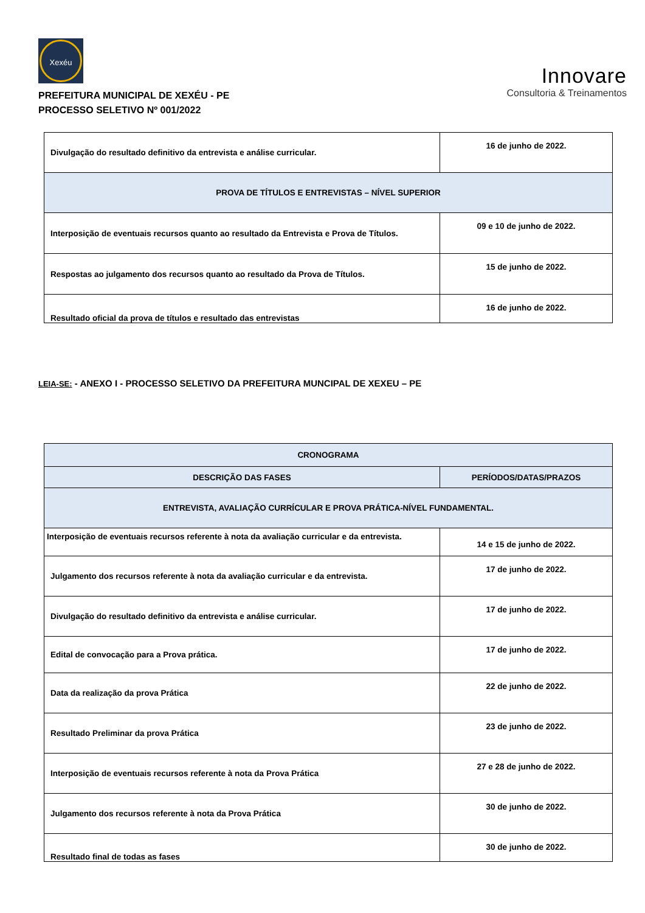Xexéu
PREFEITURA MUNICIPAL DE XEXÉU - PE
PROCESSO SELETIVO Nº 001/2022
Innovare
Consultoria & Treinamentos
| Divulgação do resultado definitivo da entrevista e análise curricular. | 16 de junho de 2022. |
| PROVA DE TÍTULOS E ENTREVISTAS – NÍVEL SUPERIOR | |
| Interposição de eventuais recursos quanto ao resultado da Entrevista e Prova de Títulos. | 09 e 10 de junho de 2022. |
| Respostas ao julgamento dos recursos quanto ao resultado da Prova de Títulos. | 15 de junho de 2022. |
| Resultado oficial da prova de títulos e resultado das entrevistas | 16 de junho de 2022. |
LEIA-SE: - ANEXO I - PROCESSO SELETIVO DA PREFEITURA MUNCIPAL DE XEXEU – PE
| CRONOGRAMA | |
| --- | --- |
| DESCRIÇÃO DAS FASES | PERÍODOS/DATAS/PRAZOS |
| ENTREVISTA, AVALIAÇÃO CURRÍCULAR E PROVA PRÁTICA-NÍVEL FUNDAMENTAL. | |
| Interposição de eventuais recursos referente à nota da avaliação curricular e da entrevista. | 14 e 15 de junho de 2022. |
| Julgamento dos recursos referente à nota da avaliação curricular e da entrevista. | 17 de junho de 2022. |
| Divulgação do resultado definitivo da entrevista e análise curricular. | 17 de junho de 2022. |
| Edital de convocação para a Prova prática. | 17 de junho de 2022. |
| Data da realização da prova Prática | 22 de junho de 2022. |
| Resultado Preliminar da prova Prática | 23 de junho de 2022. |
| Interposição de eventuais recursos referente à nota da Prova Prática | 27 e 28 de junho de 2022. |
| Julgamento dos recursos referente à nota da Prova Prática | 30 de junho de 2022. |
| Resultado final de todas as fases | 30 de junho de 2022. |